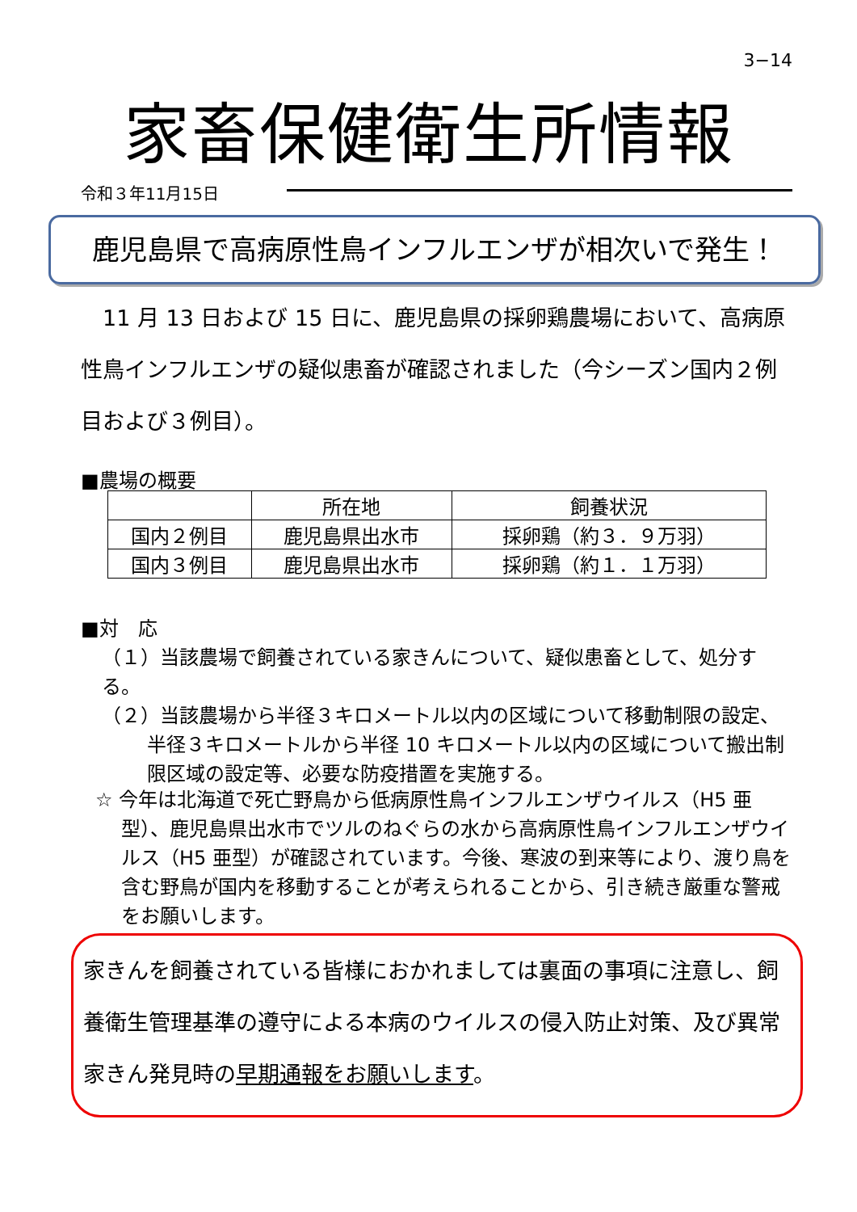3−14
家畜保健衛生所情報
令和３年11月15日
鹿児島県で高病原性鳥インフルエンザが相次いで発生！
11 月 13 日および 15 日に、鹿児島県の採卵鶏農場において、高病原性鳥インフルエンザの疑似患畜が確認されました（今シーズン国内２例目および３例目）。
■農場の概要
| | 所在地 | 飼養状況 |
| --- | --- | --- |
| 国内２例目 | 鹿児島県出水市 | 採卵鶏（約３．９万羽） |
| 国内３例目 | 鹿児島県出水市 | 採卵鶏（約１．１万羽） |
■対　応
（１）当該農場で飼養されている家きんについて、疑似患畜として、処分する。
（２）当該農場から半径３キロメートル以内の区域について移動制限の設定、
半径３キロメートルから半径 10 キロメートル以内の区域について搬出制限区域の設定等、必要な防疫措置を実施する。
☆ 今年は北海道で死亡野鳥から低病原性鳥インフルエンザウイルス（H5 亜型）、鹿児島県出水市でツルのねぐらの水から高病原性鳥インフルエンザウイルス（H5 亜型）が確認されています。今後、寒波の到来等により、渡り鳥を含む野鳥が国内を移動することが考えられることから、引き続き厳重な警戒をお願いします。
家きんを飼養されている皆様におかれましては裏面の事項に注意し、飼養衛生管理基準の遵守による本病のウイルスの侵入防止対策、及び異常家きん発見時の早期通報をお願いします。